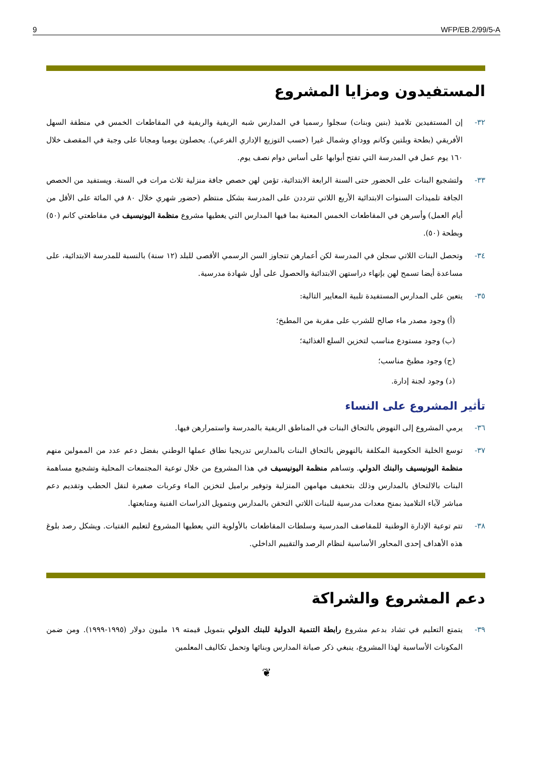9 WFP/EB.2/99/5-A
المستفيدون ومزايا المشروع
٣٢- إن المستفيدين تلاميذ (بنين وبنات) سجلوا رسميا في المدارس شبه الريفية والريفية في المقاطعات الخمس في منطقة السهل الأفريقي (بطحة وبلتين وكانم ووداي وشمال غيرا (حسب التوزيع الإداري الفرعي). يحصلون يوميا ومجانا على وجبة في المقصف خلال ١٦٠ يوم عمل في المدرسة التي تفتح أبوابها على أساس دوام نصف يوم.
٣٣- ولتشجيع البنات على الحضور حتى السنة الرابعة الابتدائية، تؤمن لهن حصص جافة منزلية ثلاث مرات في السنة. ويستفيد من الحصص الجافة تلميذات السنوات الابتدائية الأربع اللاتي تترددن على المدرسة بشكل منتظم (حضور شهري خلال ٨٠ في المائة على الأقل من أيام العمل) وأسرهن في المقاطعات الخمس المعنية بما فيها المدارس التي يغطيها مشروع منظمة اليونيسيف في مقاطعتي كانم (٥٠) وبطحة (٥٠).
٣٤- وتحصل البنات اللاتي سجلن في المدرسة لكن أعمارهن تتجاوز السن الرسمي الأقصى للبلد (١٢ سنة) بالنسبة للمدرسة الابتدائية، على مساعدة أيضا تسمح لهن بإنهاء دراستهن الابتدائية والحصول على أول شهادة مدرسية.
٣٥- يتعين على المدارس المستفيدة تلبية المعايير التالية:
(أ) وجود مصدر ماء صالح للشرب على مقربة من المطبخ؛
(ب) وجود مستودع مناسب لتخزين السلع الغذائية؛
(ج) وجود مطبخ مناسب؛
(د) وجود لجنة إدارة.
تأثير المشروع على النساء
٣٦- يرمي المشروع إلى النهوض بالتحاق البنات في المناطق الريفية بالمدرسة واستمرارهن فيها.
٣٧- توسع الخلية الحكومية المكلفة بالنهوض بالتحاق البنات بالمدارس تدريجيا نطاق عملها الوطني بفضل دعم عدد من الممولين منهم منظمة اليونيسيف والبنك الدولي. وتساهم منظمة اليونيسيف في هذا المشروع من خلال توعية المجتمعات المحلية وتشجيع مساهمة البنات بالالتحاق بالمدارس وذلك بتخفيف مهامهن المنزلية وتوفير براميل لتخزين الماء وعربات صغيرة لنقل الحطب وتقديم دعم مباشر لآباء التلاميذ بمنح معدات مدرسية للبنات اللاتي التحقن بالمدارس وبتمويل الدراسات الفنية ومتابعتها.
٣٨- تتم توعية الإدارة الوطنية للمقاصف المدرسية وسلطات المقاطعات بالأولوية التي يعطيها المشروع لتعليم الفتيات. ويشكل رصد بلوغ هذه الأهداف إحدى المحاور الأساسية لنظام الرصد والتقييم الداخلي.
دعم المشروع والشراكة
٣٩- يتمتع التعليم في تشاد بدعم مشروع رابطة التنمية الدولية للبنك الدولي بتمويل قيمته ١٩ مليون دولار (١٩٩٥-١٩٩٩). ومن ضمن المكونات الأساسية لهذا المشروع، ينبغي ذكر صيانة المدارس وبنائها وتحمل تكاليف المعلمين
❦